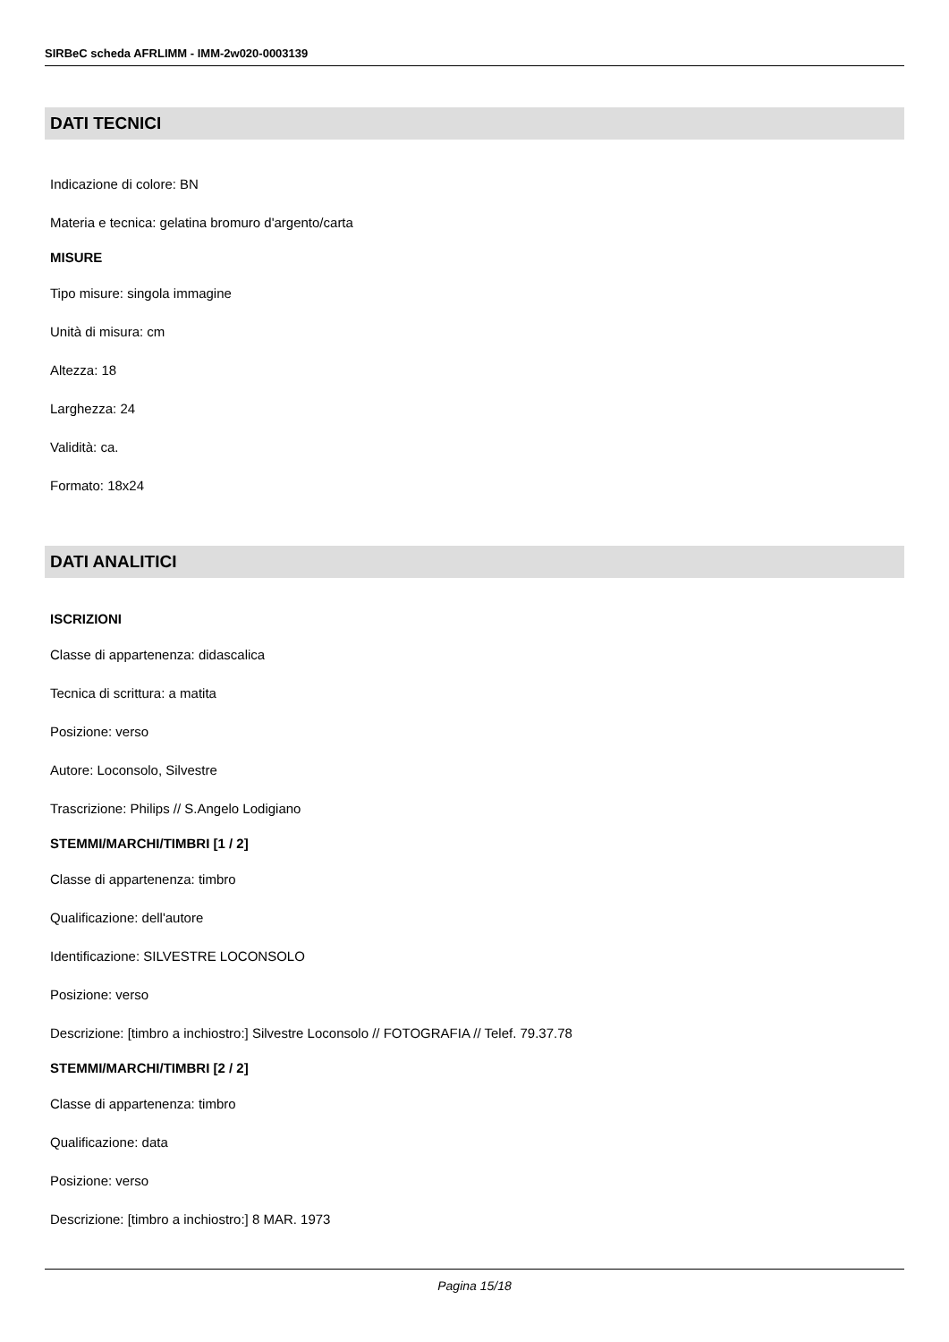SIRBeC scheda AFRLIMM - IMM-2w020-0003139
DATI TECNICI
Indicazione di colore: BN
Materia e tecnica: gelatina bromuro d'argento/carta
MISURE
Tipo misure: singola immagine
Unità di misura: cm
Altezza: 18
Larghezza: 24
Validità: ca.
Formato: 18x24
DATI ANALITICI
ISCRIZIONI
Classe di appartenenza: didascalica
Tecnica di scrittura: a matita
Posizione: verso
Autore: Loconsolo, Silvestre
Trascrizione: Philips // S.Angelo Lodigiano
STEMMI/MARCHI/TIMBRI [1 / 2]
Classe di appartenenza: timbro
Qualificazione: dell'autore
Identificazione: SILVESTRE LOCONSOLO
Posizione: verso
Descrizione: [timbro a inchiostro:] Silvestre Loconsolo // FOTOGRAFIA // Telef. 79.37.78
STEMMI/MARCHI/TIMBRI [2 / 2]
Classe di appartenenza: timbro
Qualificazione: data
Posizione: verso
Descrizione: [timbro a inchiostro:] 8 MAR. 1973
Pagina 15/18